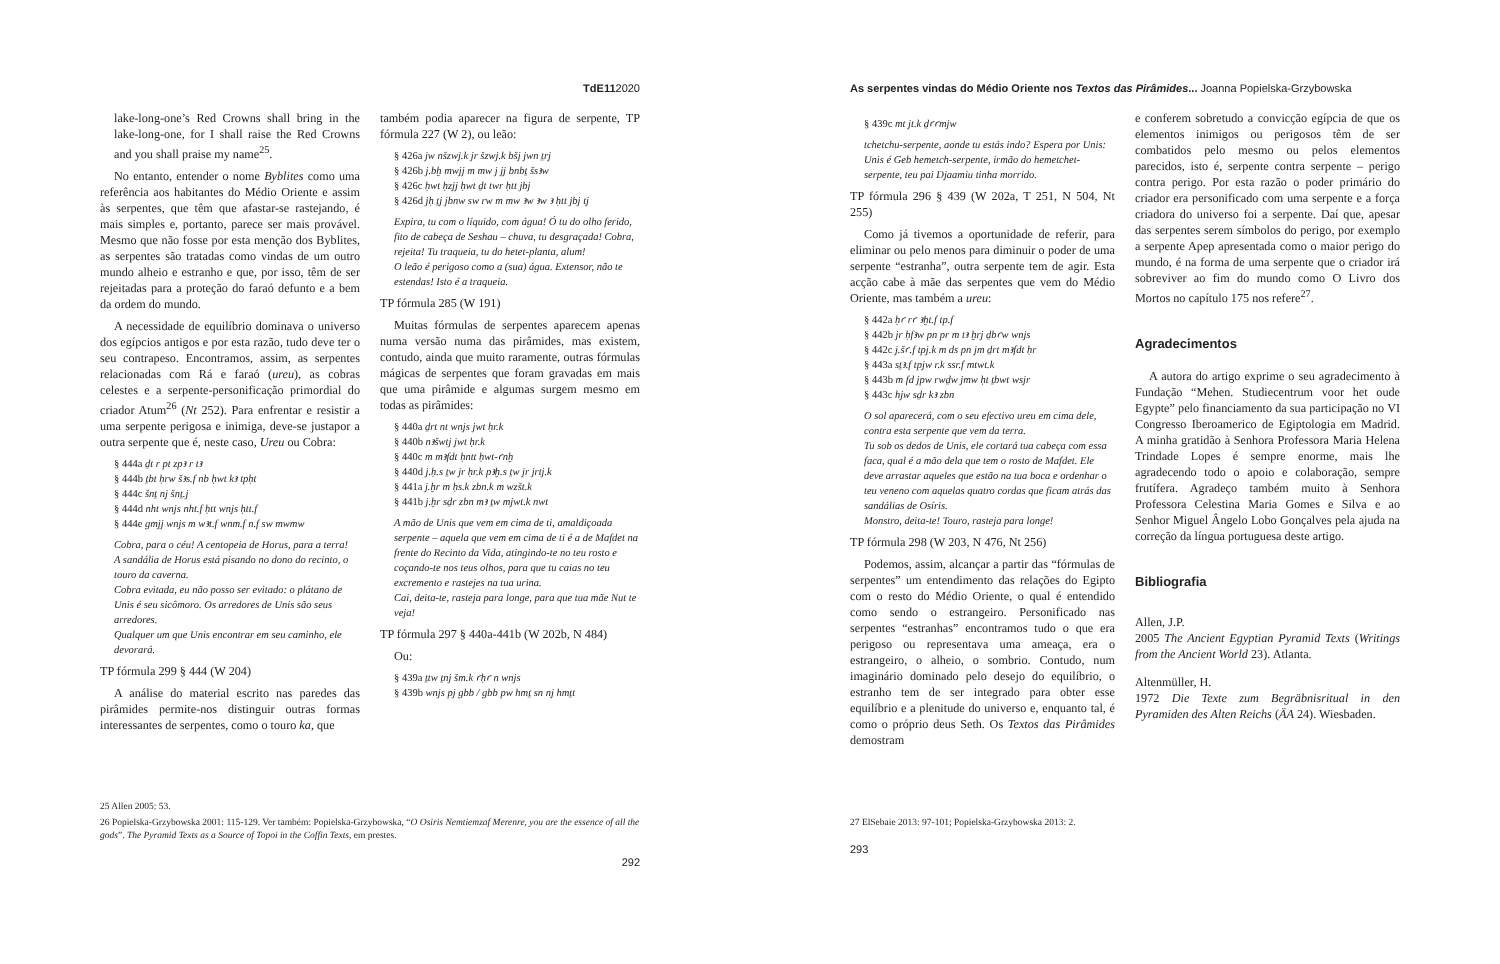TdE112020
lake-long-one’s Red Crowns shall bring in the lake-long-one, for I shall raise the Red Crowns and you shall praise my name<sup>25</sup>.
No entanto, entender o nome Byblites como uma referência aos habitantes do Médio Oriente e assim às serpentes, que têm que afastar-se rastejando, é mais simples e, portanto, parece ser mais provável. Mesmo que não fosse por esta menção dos Byblites, as serpentes são tratadas como vindas de um outro mundo alheio e estranho e que, por isso, têm de ser rejeitadas para a proteção do faraó defunto e a bem da ordem do mundo.
A necessidade de equilíbrio dominava o universo dos egípcios antigos e por esta razão, tudo deve ter o seu contrapeso. Encontramos, assim, as serpentes relacionadas com Rá e faraó (ureu), as cobras celestes e a serpente-personificação primordial do criador Atum<sup>26</sup> (Nt 252). Para enfrentar e resistir a uma serpente perigosa e inimiga, deve-se justapor a outra serpente que é, neste caso, Ureu ou Cobra:
§ 444a ḏt r pt zpꜣ r tꜣ
§ 444b ṯbt ḥrw šꜣs.f nb ḥwt kꜣ tpḥt
§ 444c šnṯ nj šnṯ.j
§ 444d nht wnjs nht.f ḥtt wnjs ḥtt.f
§ 444e gmjj wnjs m wꜣt.f wnm.f n.f sw mwmw
Cobra, para o céu! A centopeia de Horus, para a terra!
A sandália de Horus está pisando no dono do recinto, o touro da caverna.
Cobra evitada, eu não posso ser evitado: o plátano de Unis é seu sicômoro. Os arredores de Unis são seus arredores.
Qualquer um que Unis encontrar em seu caminho, ele devorará.
TP fórmula 299 § 444 (W 204)
A análise do material escrito nas paredes das pirâmides permite-nos distinguir outras formas interessantes de serpentes, como o touro ka, que
também podia aparecer na figura de serpente, TP fórmula 227 (W 2), ou leão:
§ 426a jw nšzwj.k jr šzwj.k bšj jwn ṯrj
§ 426b j.bḫ mwjj m mw j jj bnbṯ šsꜣw
§ 426c ḥwt ḥzjj ḥwt ḏt twr ḥtt jbj
§ 426d jḥ ṯj jbnw sw rw m mw ꜣw ꜣw ꜣ ḥtt jbj tj
Expira, tu com o líquido, com água! Ó tu do olho ferido, fito de cabeça de Seshau – chuva, tu desgraçada! Cobra, rejeita! Tu traqueia, tu do hetet-planta, alum!
O leão é perigoso como a (sua) água. Extensor, não te estendas! Isto é a traqueia.
TP fórmula 285 (W 191)
Muitas fórmulas de serpentes aparecem apenas numa versão numa das pirâmides, mas existem, contudo, ainda que muito raramente, outras fórmulas mágicas de serpentes que foram gravadas em mais que uma pirâmide e algumas surgem mesmo em todas as pirâmides:
§ 440a ḏrt nt wnjs jwt ḥr.k
§ 440b nꜣšwtj jwt ḥr.k
§ 440c m mꜣfdt ḥntt ḥwt-ꜥnḫ
§ 440d j.ḥ.s ṯw jr ḥr.k pꜣḫ.s ṯw jr jrtj.k
§ 441a j.ḫr m ḥs.k zbn.k m wzšt.k
§ 441b j.ḫr sḏr zbn mꜣ ṯw mjwt.k nwt
A mão de Unis que vem em cima de ti, amaldiçoada serpente – aquela que vem em cima de ti é a de Mafdet na frente do Recinto da Vida, atingindo-te no teu rosto e coçando-te nos teus olhos, para que tu caias no teu excremento e rastejes na tua urina.
Cai, deita-te, rasteja para longe, para que tua mãe Nut te veja!
TP fórmula 297 § 440a-441b (W 202b, N 484)
Ou:
§ 439a ṯtw ṯnj šm.k ꜥḥꜥ n wnjs
§ 439b wnjs pj gbb / gbb pw hmṯ sn nj hmṯt
25 Allen 2005: 53.
26 Popielska-Grzybowska 2001: 115-129. Ver também: Popielska-Grzybowska, “O Osiris Nemtiemzaf Merenre, you are the essence of all the gods”. The Pyramid Texts as a Source of Topoi in the Coffin Texts, em prestes.
292
As serpentes vindas do Médio Oriente nos Textos das Pirâmides... Joanna Popielska-Grzybowska
§ 439c mt jt.k ḏꜥꜥmjw
tchetchu-serpente, aonde tu estás indo? Espera por Unis: Unis é Geb hemetch-serpente, irmão do hemetchet-serpente, teu pai Djaamiu tinha morrido.
TP fórmula 296 § 439 (W 202a, T 251, N 504, Nt 255)
Como já tivemos a oportunidade de referir, para eliminar ou pelo menos para diminuir o poder de uma serpente “estranha”, outra serpente tem de agir. Esta acção cabe à mãe das serpentes que vem do Médio Oriente, mas também a ureu:
§ 442a ḥꜥ rꜥ ꜣḫt.f tp.f
§ 442b jr ḥfꜣw pn pr m tꜣ ḫrj ḏbꜥw wnjs
§ 442c j.šꜥ.f tpj.k m ds pn jm ḏrt mꜣfdt ḥr
§ 443a sṯꜣ.f tpjw r.k ssr.f mtwt.k
§ 443b m fd jpw rwḏw jmw ḥt ṯbwt wsjr
§ 443c hjw sḏr kꜣ zbn
O sol aparecerá, com o seu efectivo ureu em cima dele, contra esta serpente que vem da terra.
Tu sob os dedos de Unis, ele cortará tua cabeça com essa faca, qual é a mão dela que tem o rosto de Mafdet. Ele deve arrastar aqueles que estão na tua boca e ordenhar o teu veneno com aquelas quatro cordas que ficam atrás das sandálias de Osíris.
Monstro, deita-te! Touro, rasteja para longe!
TP fórmula 298 (W 203, N 476, Nt 256)
Podemos, assim, alcançar a partir das “fórmulas de serpentes” um entendimento das relações do Egipto com o resto do Médio Oriente, o qual é entendido como sendo o estrangeiro. Personificado nas serpentes “estranhas” encontramos tudo o que era perigoso ou representava uma ameaça, era o estrangeiro, o alheio, o sombrio. Contudo, num imaginário dominado pelo desejo do equilíbrio, o estranho tem de ser integrado para obter esse equilíbrio e a plenitude do universo e, enquanto tal, é como o próprio deus Seth. Os Textos das Pirâmides demostram
e conferem sobretudo a convicção egípcia de que os elementos inimigos ou perigosos têm de ser combatidos pelo mesmo ou pelos elementos parecidos, isto é, serpente contra serpente – perigo contra perigo. Por esta razão o poder primário do criador era personificado com uma serpente e a força criadora do universo foi a serpente. Daí que, apesar das serpentes serem símbolos do perigo, por exemplo a serpente Apep apresentada como o maior perigo do mundo, é na forma de uma serpente que o criador irá sobreviver ao fim do mundo como O Livro dos Mortos no capítulo 175 nos refere<sup>27</sup>.
Agradecimentos
A autora do artigo exprime o seu agradecimento à Fundação “Mehen. Studiecentrum voor het oude Egypte” pelo financiamento da sua participação no VI Congresso Iberoamerico de Egiptologia em Madrid. A minha gratidão à Senhora Professora Maria Helena Trindade Lopes é sempre enorme, mais lhe agradecendo todo o apoio e colaboração, sempre frutífera. Agradeço também muito à Senhora Professora Celestina Maria Gomes e Silva e ao Senhor Miguel Ângelo Lobo Gonçalves pela ajuda na correção da língua portuguesa deste artigo.
Bibliografia
Allen, J.P.
2005 The Ancient Egyptian Pyramid Texts (Writings from the Ancient World 23). Atlanta.
Altenmüller, H.
1972 Die Texte zum Begräbnisritual in den Pyramiden des Alten Reichs (ÄA 24). Wiesbaden.
27 ElSebaie 2013: 97-101; Popielska-Grzybowska 2013: 2.
293